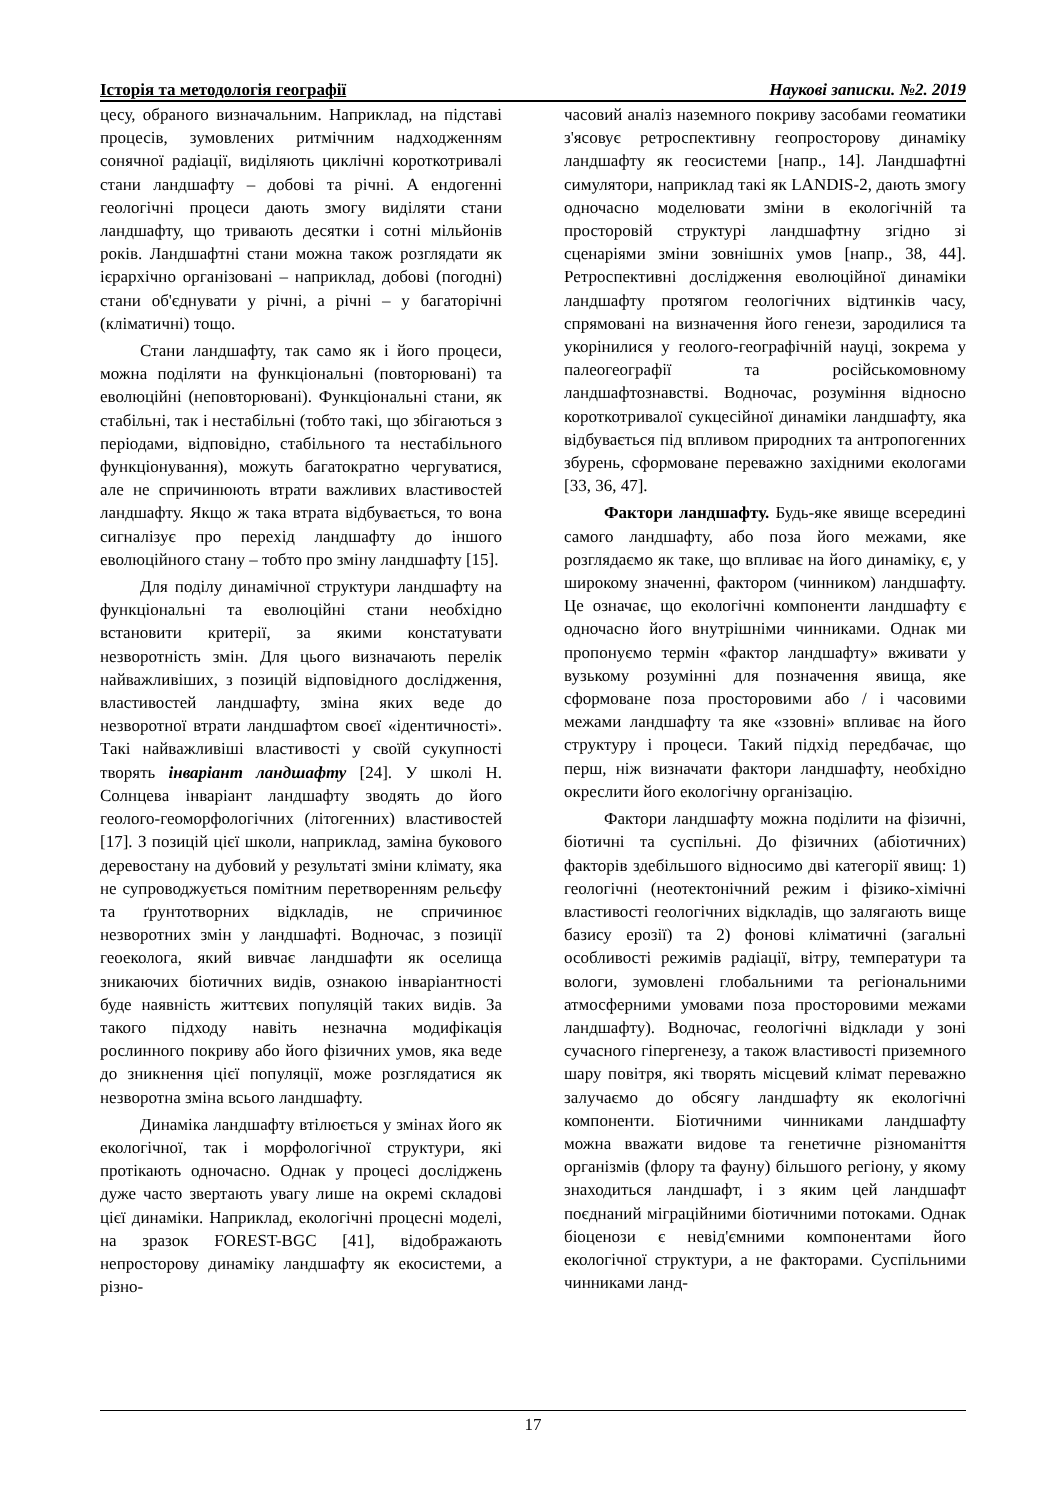Історія та методологія географії Наукові записки. №2. 2019
цесу, обраного визначальним. Наприклад, на підставі процесів, зумовлених ритмічним надходженням сонячної радіації, виділяють циклічні короткотривалі стани ландшафту – добові та річні. А ендогенні геологічні процеси дають змогу виділяти стани ландшафту, що тривають десятки і сотні мільйонів років. Ландшафтні стани можна також розглядати як ієрархічно організовані – наприклад, добові (погодні) стани об'єднувати у річні, а річні – у багаторічні (кліматичні) тощо.
Стани ландшафту, так само як і його процеси, можна поділяти на функціональні (повторювані) та еволюційні (неповторювані). Функціональні стани, як стабільні, так і нестабільні (тобто такі, що збігаються з періодами, відповідно, стабільного та нестабільного функціонування), можуть багатократно чергуватися, але не спричинюють втрати важливих властивостей ландшафту. Якщо ж така втрата відбувається, то вона сигналізує про перехід ландшафту до іншого еволюційного стану – тобто про зміну ландшафту [15].
Для поділу динамічної структури ландшафту на функціональні та еволюційні стани необхідно встановити критерії, за якими констатувати незворотність змін. Для цього визначають перелік найважливіших, з позицій відповідного дослідження, властивостей ландшафту, зміна яких веде до незворотної втрати ландшафтом своєї «ідентичності». Такі найважливіші властивості у своїй сукупності творять інваріант ландшафту [24]. У школі Н. Солнцева інваріант ландшафту зводять до його геолого-геоморфологічних (літогенних) властивостей [17]. З позицій цієї школи, наприклад, заміна букового деревостану на дубовий у результаті зміни клімату, яка не супроводжується помітним перетворенням рельєфу та ґрунтотворних відкладів, не спричинює незворотних змін у ландшафті. Водночас, з позиції геоеколога, який вивчає ландшафти як оселища зникаючих біотичних видів, ознакою інваріантності буде наявність життєвих популяцій таких видів. За такого підходу навіть незначна модифікація рослинного покриву або його фізичних умов, яка веде до зникнення цієї популяції, може розглядатися як незворотна зміна всього ландшафту.
Динаміка ландшафту втілюється у змінах його як екологічної, так і морфологічної структури, які протікають одночасно. Однак у процесі досліджень дуже часто звертають увагу лише на окремі складові цієї динаміки. Наприклад, екологічні процесні моделі, на зразок FOREST-BGC [41], відображають непросторову динаміку ландшафту як екосистеми, а різно-
часовий аналіз наземного покриву засобами геоматики з'ясовує ретроспективну геопросторову динаміку ландшафту як геосистеми [напр., 14]. Ландшафтні симулятори, наприклад такі як LANDIS-2, дають змогу одночасно моделювати зміни в екологічній та просторовій структурі ландшафтну згідно зі сценаріями зміни зовнішніх умов [напр., 38, 44]. Ретроспективні дослідження еволюційної динаміки ландшафту протягом геологічних відтинків часу, спрямовані на визначення його генези, зародилися та укорінилися у геолого-географічній науці, зокрема у палеогеографії та російськомовному ландшафтознавстві. Водночас, розуміння відносно короткотривалої сукцесійної динаміки ландшафту, яка відбувається під впливом природних та антропогенних збурень, сформоване переважно західними екологами [33, 36, 47].
Фактори ландшафту. Будь-яке явище всередині самого ландшафту, або поза його межами, яке розглядаємо як таке, що впливає на його динаміку, є, у широкому значенні, фактором (чинником) ландшафту. Це означає, що екологічні компоненти ландшафту є одночасно його внутрішніми чинниками. Однак ми пропонуємо термін «фактор ландшафту» вживати у вузькому розумінні для позначення явища, яке сформоване поза просторовими або / і часовими межами ландшафту та яке «ззовні» впливає на його структуру і процеси. Такий підхід передбачає, що перш, ніж визначати фактори ландшафту, необхідно окреслити його екологічну організацію.
Фактори ландшафту можна поділити на фізичні, біотичні та суспільні. До фізичних (абіотичних) факторів здебільшого відносимо дві категорії явищ: 1) геологічні (неотектонічний режим і фізико-хімічні властивості геологічних відкладів, що залягають вище базису ерозії) та 2) фонові кліматичні (загальні особливості режимів радіації, вітру, температури та вологи, зумовлені глобальними та регіональними атмосферними умовами поза просторовими межами ландшафту). Водночас, геологічні відклади у зоні сучасного гіпергенезу, а також властивості приземного шару повітря, які творять місцевий клімат переважно залучаємо до обсягу ландшафту як екологічні компоненти. Біотичними чинниками ландшафту можна вважати видове та генетичне різноманіття організмів (флору та фауну) більшого регіону, у якому знаходиться ландшафт, і з яким цей ландшафт поєднаний міграційними біотичними потоками. Однак біоценози є невід'ємними компонентами його екологічної структури, а не факторами. Суспільними чинниками ланд-
17